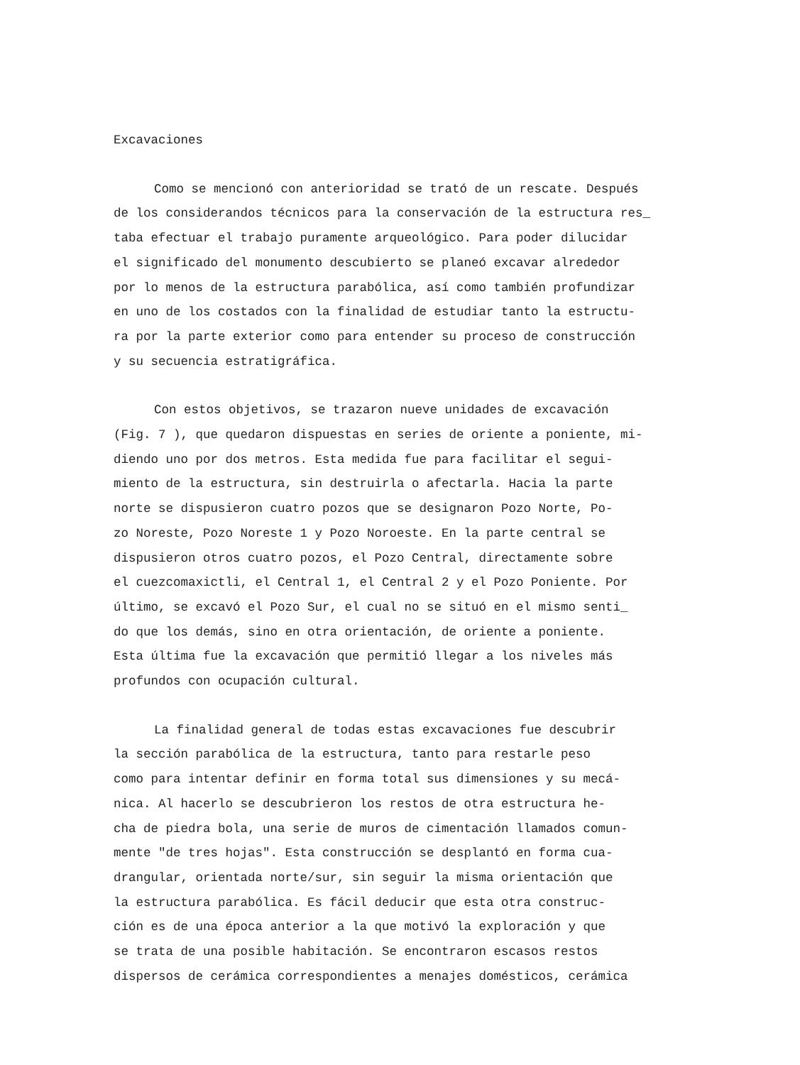Excavaciones
Como se mencionó con anterioridad se trató de un rescate. Después de los considerandos técnicos para la conservación de la estructura res_ taba efectuar el trabajo puramente arqueológico. Para poder dilucidar el significado del monumento descubierto se planeó excavar alrededor por lo menos de la estructura parabólica, así como también profundizar en uno de los costados con la finalidad de estudiar tanto la estructu- ra por la parte exterior como para entender su proceso de construcción y su secuencia estratigráfica.
Con estos objetivos, se trazaron nueve unidades de excavación (Fig. 7 ), que quedaron dispuestas en series de oriente a poniente, mi- diendo uno por dos metros. Esta medida fue para facilitar el segui- miento de la estructura, sin destruirla o afectarla. Hacia la parte norte se dispusieron cuatro pozos que se designaron Pozo Norte, Po- zo Noreste, Pozo Noreste 1 y Pozo Noroeste. En la parte central se dispusieron otros cuatro pozos, el Pozo Central, directamente sobre el cuezcomaxictli, el Central 1, el Central 2 y el Pozo Poniente. Por último, se excavó el Pozo Sur, el cual no se situó en el mismo senti_ do que los demás, sino en otra orientación, de oriente a poniente. Esta última fue la excavación que permitió llegar a los niveles más profundos con ocupación cultural.
La finalidad general de todas estas excavaciones fue descubrir la sección parabólica de la estructura, tanto para restarle peso como para intentar definir en forma total sus dimensiones y su mecá- nica. Al hacerlo se descubrieron los restos de otra estructura he- cha de piedra bola, una serie de muros de cimentación llamados comun- mente "de tres hojas". Esta construcción se desplantó en forma cua- drangular, orientada norte/sur, sin seguir la misma orientación que la estructura parabólica. Es fácil deducir que esta otra construc- ción es de una época anterior a la que motivó la exploración y que se trata de una posible habitación. Se encontraron escasos restos dispersos de cerámica correspondientes a menajes domésticos, cerámica